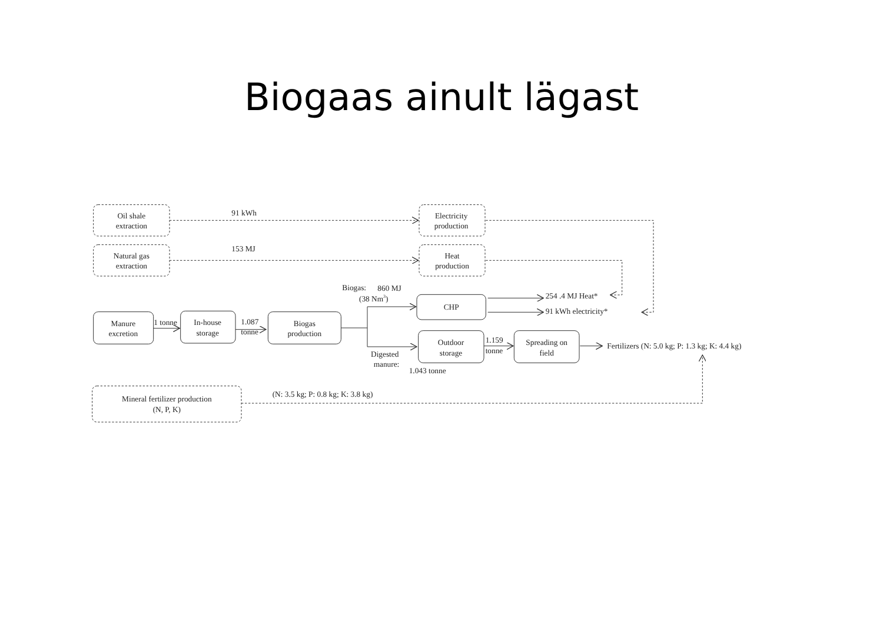Biogaas ainult lägast
Oil shale
extraction
91 kWh
Electricity
production
Natural gas
extraction
153 MJ
Heat
production
Biogas:
860 MJ
(38 Nm3)
CHP
254 .4 MJ Heat*
91 kWh electricity*
Manure
excretion
1 tonne
In-house
storage
1.087
tonne
Biogas
production
Outdoor
storage
1.159
tonne
Spreading on
field
Fertilizers (N: 5.0 kg; P: 1.3 kg; K: 4.4 kg)
Digested
manure:
1.043 tonne
Mineral fertilizer production
(N, P, K)
(N: 3.5 kg; P: 0.8 kg; K: 3.8 kg)